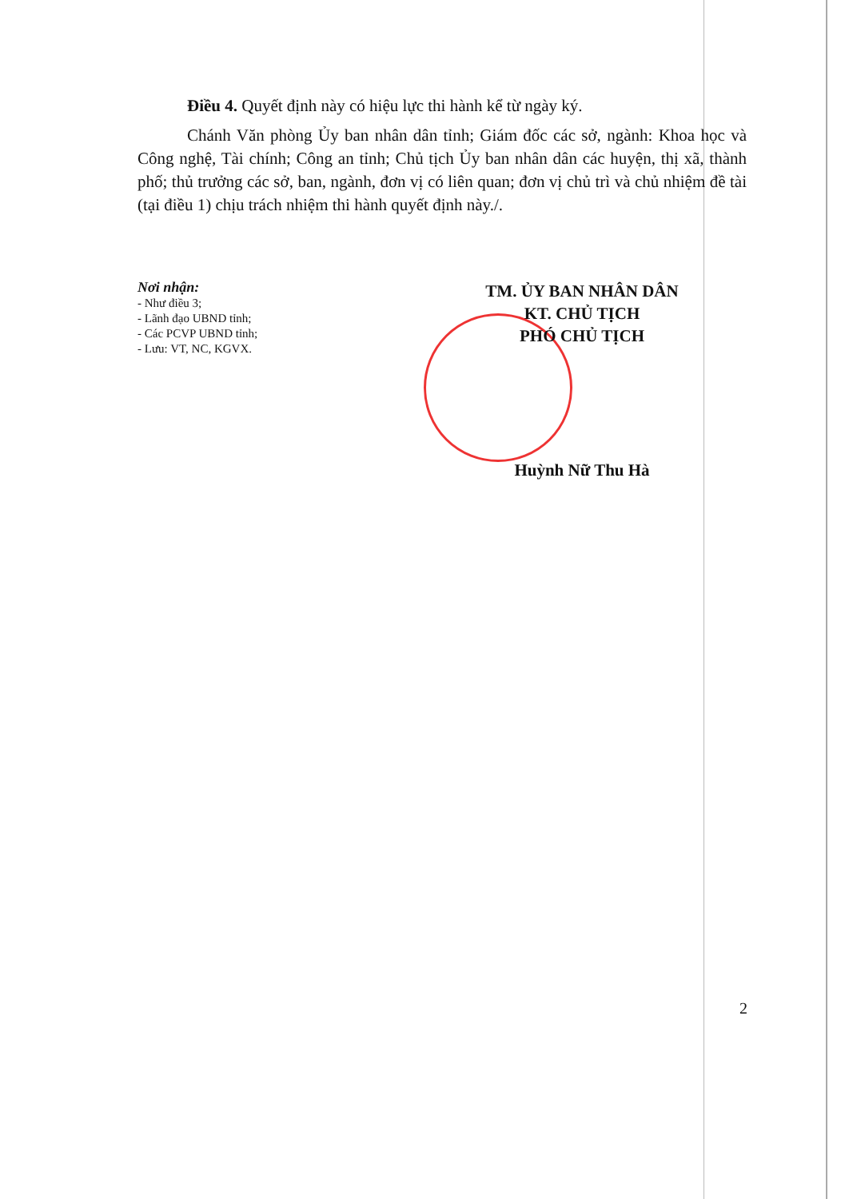Điều 4. Quyết định này có hiệu lực thi hành kể từ ngày ký.
Chánh Văn phòng Ủy ban nhân dân tỉnh; Giám đốc các sở, ngành: Khoa học và Công nghệ, Tài chính; Công an tỉnh; Chủ tịch Ủy ban nhân dân các huyện, thị xã, thành phố; thủ trưởng các sở, ban, ngành, đơn vị có liên quan; đơn vị chủ trì và chủ nhiệm đề tài (tại điều 1) chịu trách nhiệm thi hành quyết định này./.
Nơi nhận:
- Như điều 3;
- Lãnh đạo UBND tỉnh;
- Các PCVP UBND tỉnh;
- Lưu: VT, NC, KGVX.
TM. ỦY BAN NHÂN DÂN
KT. CHỦ TỊCH
PHÓ CHỦ TỊCH
Huỳnh Nữ Thu Hà
2